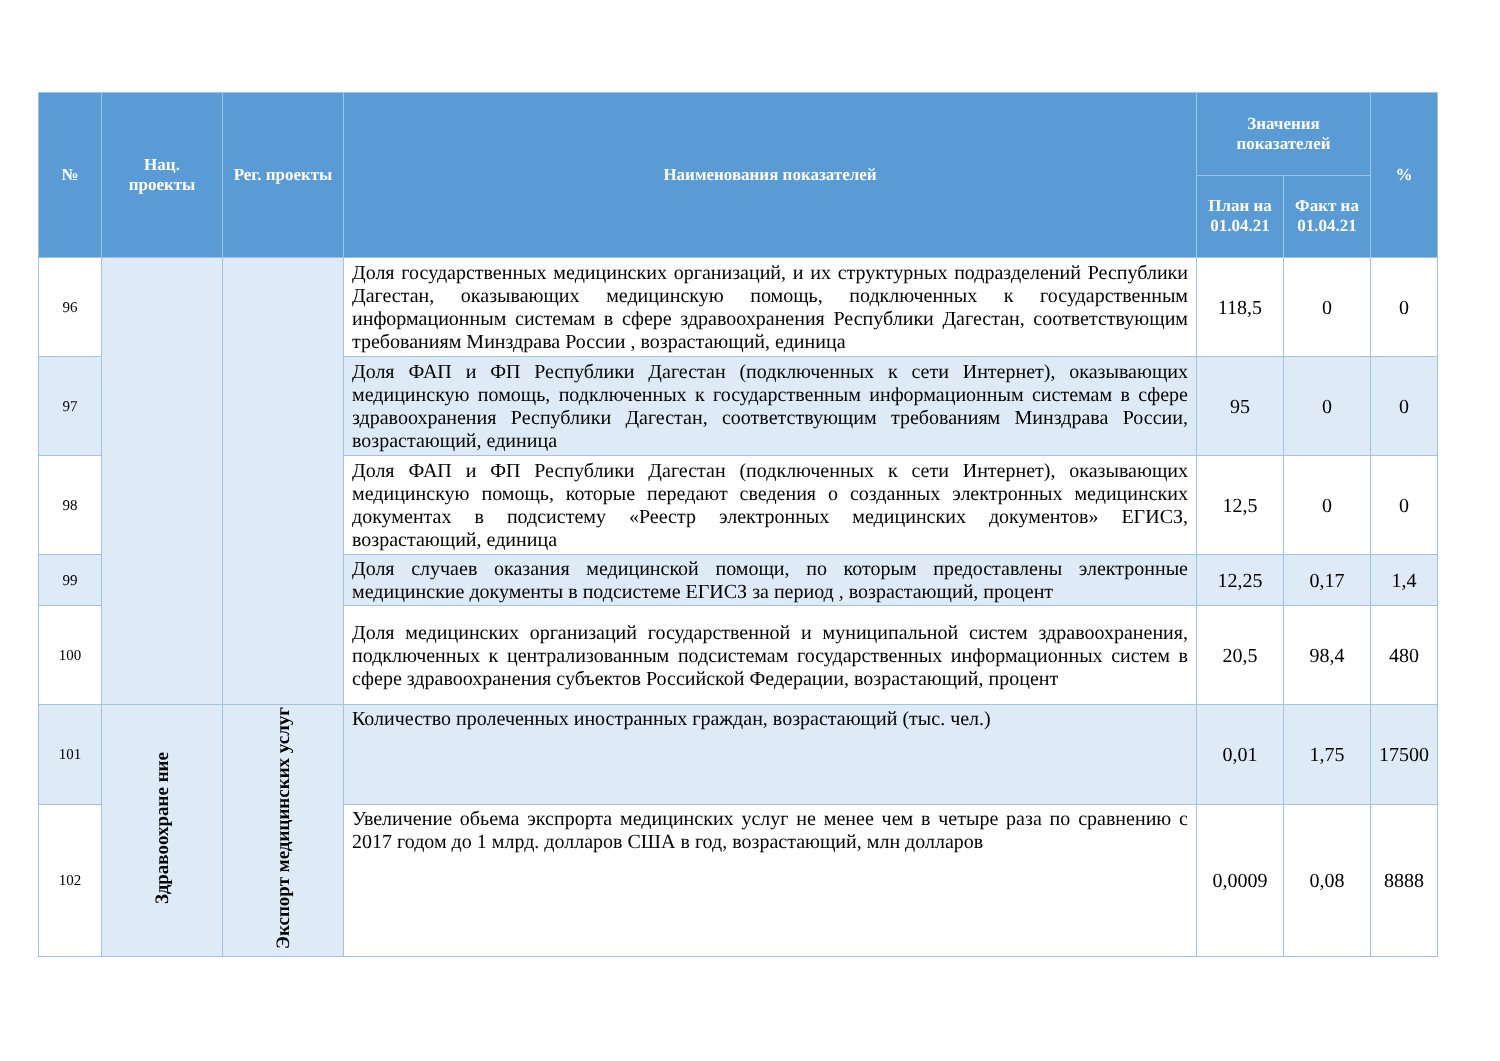| № | Нац. проекты | Рег. проекты | Наименования показателей | Значения показателей | | % |
| --- | --- | --- | --- | --- | --- | --- |
| | | | | План на 01.04.21 | Факт на 01.04.21 | |
| 96 | | | Доля государственных медицинских организаций, и их структурных подразделений Республики Дагестан, оказывающих медицинскую помощь, подключенных к государственным информационным системам в сфере здравоохранения Республики Дагестан, соответствующим требованиям Минздрава России , возрастающий, единица | 118,5 | 0 | 0 |
| 97 | | | Доля ФАП и ФП Республики Дагестан (подключенных к сети Интернет), оказывающих медицинскую помощь, подключенных к государственным информационным системам в сфере здравоохранения Республики Дагестан, соответствующим требованиям Минздрава России, возрастающий, единица | 95 | 0 | 0 |
| 98 | | | Доля ФАП и ФП Республики Дагестан (подключенных к сети Интернет), оказывающих медицинскую помощь, которые передают сведения о созданных электронных медицинских документах в подсистему «Реестр электронных медицинских документов» ЕГИСЗ, возрастающий, единица | 12,5 | 0 | 0 |
| 99 | | | Доля случаев оказания медицинской помощи, по которым предоставлены электронные медицинские документы в подсистеме ЕГИСЗ за период , возрастающий, процент | 12,25 | 0,17 | 1,4 |
| 100 | | | Доля медицинских организаций государственной и муниципальной систем здравоохранения, подключенных к централизованным подсистемам государственных информационных систем в сфере здравоохранения субъектов Российской Федерации, возрастающий, процент | 20,5 | 98,4 | 480 |
| 101 | Здравоохране ние | Экспорт медицинских услуг | Количество пролеченных иностранных граждан, возрастающий (тыс. чел.) | 0,01 | 1,75 | 17500 |
| 102 | | | Увеличение обьема экспрорта медицинских услуг не менее чем в четыре раза по сравнению с 2017 годом до 1 млрд. долларов США в год, возрастающий, млн долларов | 0,0009 | 0,08 | 8888 |